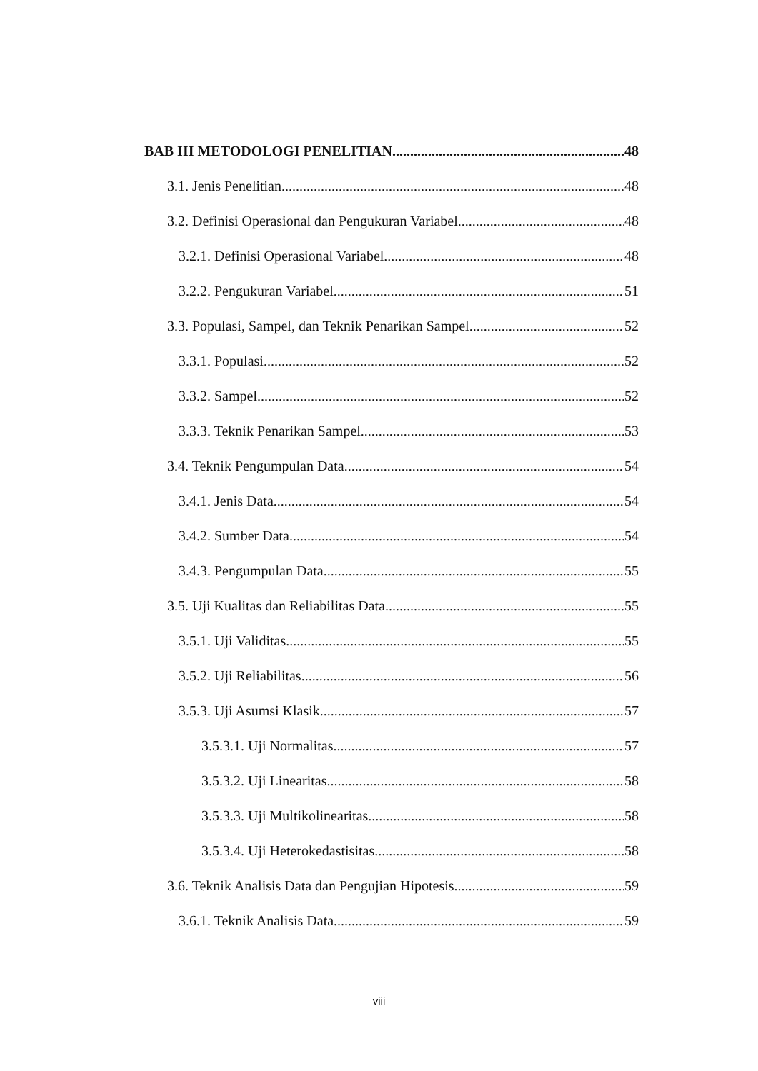BAB III METODOLOGI PENELITIAN 48
3.1. Jenis Penelitian 48
3.2. Definisi Operasional dan Pengukuran Variabel 48
3.2.1. Definisi Operasional Variabel 48
3.2.2. Pengukuran Variabel 51
3.3. Populasi, Sampel, dan Teknik Penarikan Sampel 52
3.3.1. Populasi 52
3.3.2. Sampel 52
3.3.3. Teknik Penarikan Sampel 53
3.4. Teknik Pengumpulan Data 54
3.4.1. Jenis Data 54
3.4.2. Sumber Data 54
3.4.3. Pengumpulan Data 55
3.5. Uji Kualitas dan Reliabilitas Data 55
3.5.1. Uji Validitas 55
3.5.2. Uji Reliabilitas 56
3.5.3. Uji Asumsi Klasik 57
3.5.3.1. Uji Normalitas 57
3.5.3.2. Uji Linearitas 58
3.5.3.3. Uji Multikolinearitas 58
3.5.3.4. Uji Heterokedastisitas 58
3.6. Teknik Analisis Data dan Pengujian Hipotesis 59
3.6.1. Teknik Analisis Data 59
viii